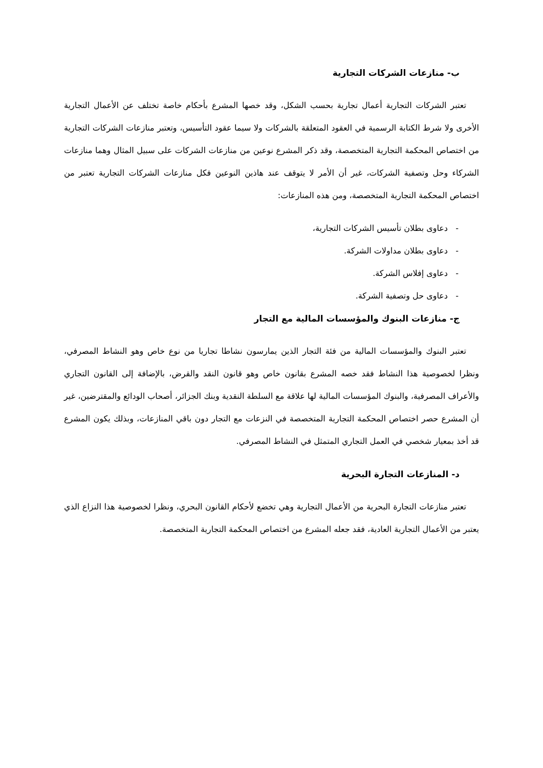ب- منازعات الشركات التجارية
تعتبر الشركات التجارية أعمال تجارية بحسب الشكل، وقد خصها المشرع بأحكام خاصة تختلف عن الأعمال التجارية الأخرى ولا شرط الكتابة الرسمية في العقود المتعلقة بالشركات ولا سيما عقود التأسيس، وتعتبر منازعات الشركات التجارية من اختصاص المحكمة التجارية المتخصصة، وقد ذكر المشرع نوعين من منازعات الشركات على سبيل المثال وهما منازعات الشركاء وحل وتصفية الشركات، غير أن الأمر لا يتوقف عند هاذين النوعين فكل منازعات الشركات التجارية تعتبر من اختصاص المحكمة التجارية المتخصصة، ومن هذه المنازعات:
- دعاوى بطلان تأسيس الشركات التجارية،
- دعاوى بطلان مداولات الشركة.
- دعاوى إفلاس الشركة.
- دعاوى حل وتصفية الشركة.
ج- منازعات البنوك والمؤسسات المالية مع التجار
تعتبر البنوك والمؤسسات المالية من فئة التجار الذين يمارسون نشاطا تجاريا من نوع خاص وهو النشاط المصرفي، ونظرا لخصوصية هذا النشاط فقد خصه المشرع بقانون خاص وهو قانون النقد والقرض، بالإضافة إلى القانون التجاري والأعراف المصرفية، والبنوك المؤسسات المالية لها علاقة مع السلطة النقدية وبنك الجزائر، أصحاب الودائع والمقترضين، غير أن المشرع حصر اختصاص المحكمة التجارية المتخصصة في النزعات مع التجار دون باقي المنازعات، وبذلك يكون المشرع قد أخذ بمعيار شخصي في العمل التجاري المتمثل في النشاط المصرفي.
د- المنازعات التجارة البحرية
تعتبر منازعات التجارة البحرية من الأعمال التجارية وهي تخضع لأحكام القانون البحري، ونظرا لخصوصية هذا النزاع الذي يعتبر من الأعمال التجارية العادية، فقد جعله المشرع من اختصاص المحكمة التجارية المتخصصة.